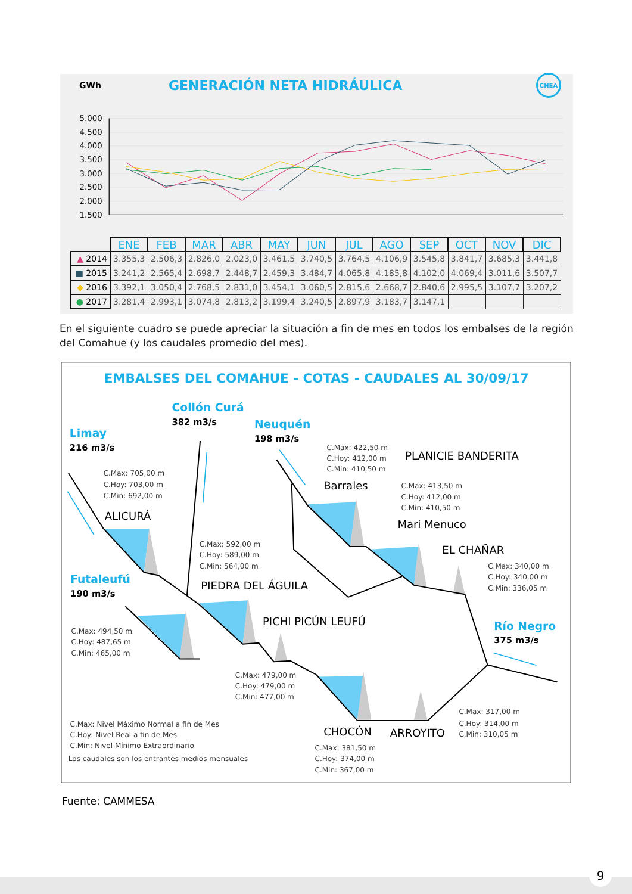GWh GENERACIÓN NETA HIDRÁULICA CNEA
5.000
4.500
4.000
3.500
3.000
2.500
2.000
1.500
| | ENE | FEB | MAR | ABR | MAY | JUN | JUL | AGO | SEP | OCT | NOV | DIC |
| --- | --- | --- | --- | --- | --- | --- | --- | --- | --- | --- | --- | --- |
| ▲ 2014 | 3.355,3 | 2.506,3 | 2.826,0 | 2.023,0 | 3.461,5 | 3.740,5 | 3.764,5 | 4.106,9 | 3.545,8 | 3.841,7 | 3.685,3 | 3.441,8 |
| ■ 2015 | 3.241,2 | 2.565,4 | 2.698,7 | 2.448,7 | 2.459,3 | 3.484,7 | 4.065,8 | 4.185,8 | 4.102,0 | 4.069,4 | 3.011,6 | 3.507,7 |
| ◆ 2016 | 3.392,1 | 3.050,4 | 2.768,5 | 2.831,0 | 3.454,1 | 3.060,5 | 2.815,6 | 2.668,7 | 2.840,6 | 2.995,5 | 3.107,7 | 3.207,2 |
| ● 2017 | 3.281,4 | 2.993,1 | 3.074,8 | 2.813,2 | 3.199,4 | 3.240,5 | 2.897,9 | 3.183,7 | 3.147,1 | | | |
En el siguiente cuadro se puede apreciar la situación a fin de mes en todos los embalses de la región del Comahue (y los caudales promedio del mes).
EMBALSES DEL COMAHUE - COTAS - CAUDALES AL 30/09/17
Limay
Collón Curá
Neuquén
Futaleufú
Río Negro
216 m3/s
382 m3/s
198 m3/s
190 m3/s
375 m3/s
ALICURÁ
PIEDRA DEL ÁGUILA
PICHI PICÚN LEUFÚ
Barrales
PLANICIE BANDERITA
Mari Menuco
EL CHAÑAR
CHOCÓN
ARROYITO
C.Max: 705,00 m
C.Hoy: 703,00 m
C.Min: 692,00 m
C.Max: 592,00 m
C.Hoy: 589,00 m
C.Min: 564,00 m
C.Max: 494,50 m
C.Hoy: 487,65 m
C.Min: 465,00 m
C.Max: 479,00 m
C.Hoy: 479,00 m
C.Min: 477,00 m
C.Max: 381,50 m
C.Hoy: 374,00 m
C.Min: 367,00 m
C.Max: 422,50 m
C.Hoy: 412,00 m
C.Min: 410,50 m
C.Max: 413,50 m
C.Hoy: 412,00 m
C.Min: 410,50 m
C.Max: 340,00 m
C.Hoy: 340,00 m
C.Min: 336,05 m
C.Max: 317,00 m
C.Hoy: 314,00 m
C.Min: 310,05 m
C.Max: Nivel Máximo Normal a fin de Mes
C.Hoy: Nivel Real a fin de Mes
C.Min: Nivel Mínimo Extraordinario
Los caudales son los entrantes medios mensuales
Fuente: CAMMESA
9